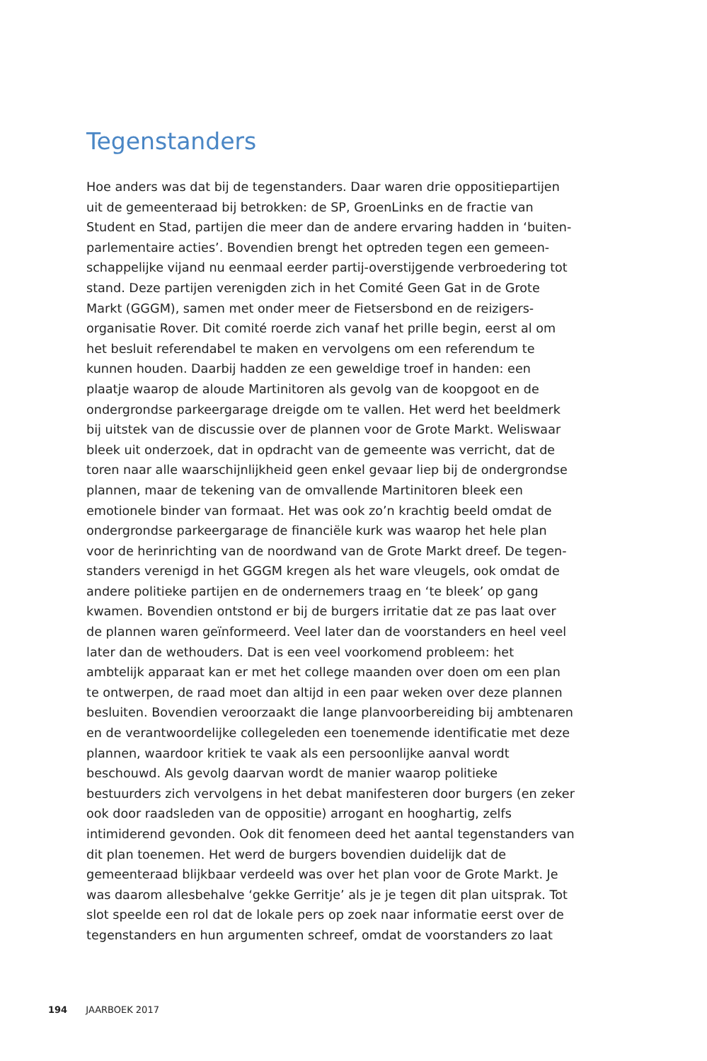Tegenstanders
Hoe anders was dat bij de tegenstanders. Daar waren drie oppositiepartijen uit de gemeenteraad bij betrokken: de SP, GroenLinks en de fractie van Student en Stad, partijen die meer dan de andere ervaring hadden in ‘buiten­parlementaire acties’. Bovendien brengt het optreden tegen een gemeen­schappelijke vijand nu eenmaal eerder partij-overstijgende verbroedering tot stand. Deze partijen verenigden zich in het Comité Geen Gat in de Grote Markt (GGGM), samen met onder meer de Fietsersbond en de reizigers­organisatie Rover. Dit comité roerde zich vanaf het prille begin, eerst al om het besluit referendabel te maken en vervolgens om een referendum te kunnen houden. Daarbij hadden ze een geweldige troef in handen: een plaatje waarop de aloude Martinitoren als gevolg van de koopgoot en de ondergrondse parkeergarage dreigde om te vallen. Het werd het beeldmerk bij uitstek van de discussie over de plannen voor de Grote Markt. Weliswaar bleek uit onderzoek, dat in opdracht van de gemeente was verricht, dat de toren naar alle waarschijnlijkheid geen enkel gevaar liep bij de onder­grondse plannen, maar de tekening van de omvallende Martinitoren bleek een emotionele binder van formaat. Het was ook zo’n krachtig beeld omdat de ondergrondse parkeergarage de financiële kurk was waarop het hele plan voor de herinrichting van de noordwand van de Grote Markt dreef. De tegen­standers verenigd in het GGGM kregen als het ware vleugels, ook omdat de andere politieke partijen en de ondernemers traag en ‘te bleek’ op gang kwamen. Bovendien ontstond er bij de burgers irritatie dat ze pas laat over de plannen waren geïnformeerd. Veel later dan de voorstanders en heel veel later dan de wethouders. Dat is een veel voorkomend probleem: het ambtelijk apparaat kan er met het college maanden over doen om een plan te ontwerpen, de raad moet dan altijd in een paar weken over deze plannen besluiten. Bovendien veroorzaakt die lange planvoorbereiding bij ambte­naren en de verantwoordelijke collegeleden een toenemende identificatie met deze plannen, waardoor kritiek te vaak als een persoonlijke aanval wordt beschouwd. Als gevolg daarvan wordt de manier waarop politieke bestuurders zich vervolgens in het debat manifesteren door burgers (en zeker ook door raadsleden van de oppositie) arrogant en hooghartig, zelfs intimiderend gevonden. Ook dit fenomeen deed het aantal tegenstanders van dit plan toenemen. Het werd de burgers bovendien duidelijk dat de gemeenteraad blijkbaar verdeeld was over het plan voor de Grote Markt. Je was daarom allesbehalve ‘gekke Gerritje’ als je je tegen dit plan uitsprak. Tot slot speelde een rol dat de lokale pers op zoek naar informatie eerst over de tegenstanders en hun argumenten schreef, omdat de voorstanders zo laat
194 JAARBOEK 2017